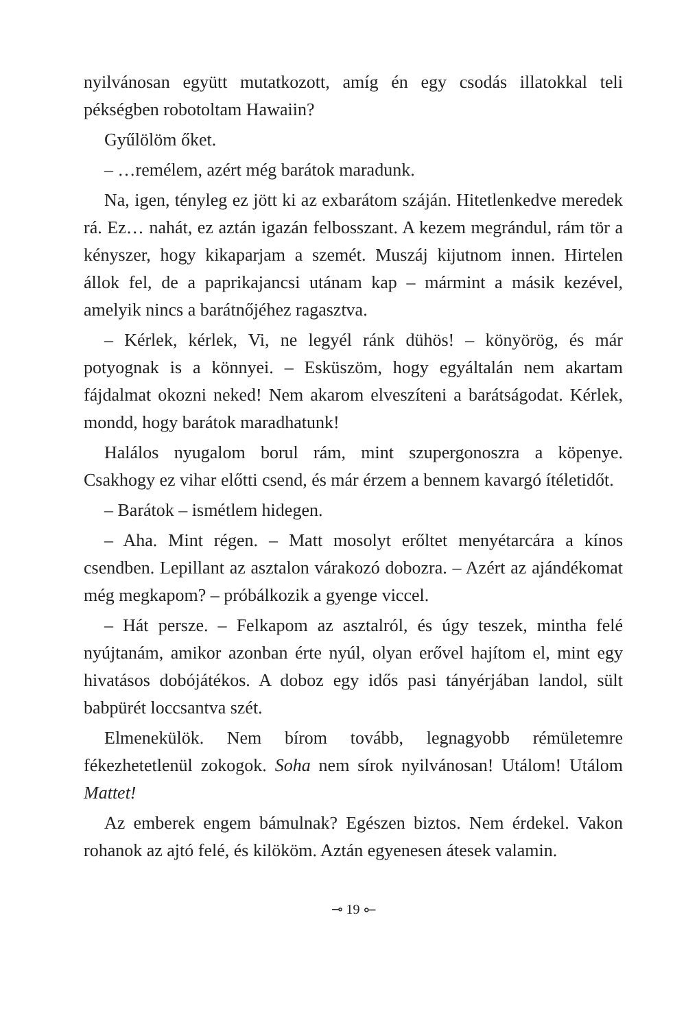nyilvánosan együtt mutatkozott, amíg én egy csodás illatokkal teli pékségben robotoltam Hawaiin?
Gyűlölöm őket.
– …remélem, azért még barátok maradunk.
Na, igen, tényleg ez jött ki az exbarátom száján. Hitetlenkedve meredek rá. Ez… nahát, ez aztán igazán felbosszant. A kezem megrándul, rám tör a kényszer, hogy kikaparjam a szemét. Muszáj kijutnom innen. Hirtelen állok fel, de a paprikajancsi utánam kap – mármint a másik kezével, amelyik nincs a barátnőjéhez ragasztva.
– Kérlek, kérlek, Vi, ne legyél ránk dühös! – könyörög, és már potyognak is a könnyei. – Esküszöm, hogy egyáltalán nem akartam fájdalmat okozni neked! Nem akarom elveszíteni a barátságodat. Kérlek, mondd, hogy barátok maradhatunk!
Halálos nyugalom borul rám, mint szupergonoszra a köpenye. Csakhogy ez vihar előtti csend, és már érzem a bennem kavargó ítéletidőt.
– Barátok – ismétlem hidegen.
– Aha. Mint régen. – Matt mosolyt erőltet menyétarcára a kínos csendben. Lepillant az asztalon várakozó dobozra. – Azért az ajándékomat még megkapom? – próbálkozik a gyenge viccel.
– Hát persze. – Felkapom az asztalról, és úgy teszek, mintha felé nyújtanám, amikor azonban érte nyúl, olyan erővel hajítom el, mint egy hivatásos dobójátékos. A doboz egy idős pasi tányérjában landol, sült babpürét loccsantva szét.
Elmenekülök. Nem bírom tovább, legnagyobb rémületemre fékezhetetlenül zokogok. Soha nem sírok nyilvánosan! Utálom! Utálom Mattet!
Az emberek engem bámulnak? Egészen biztos. Nem érdekel. Vakon rohanok az ajtó felé, és kilököm. Aztán egyenesen átesek valamin.
⊸ 19 ⟜